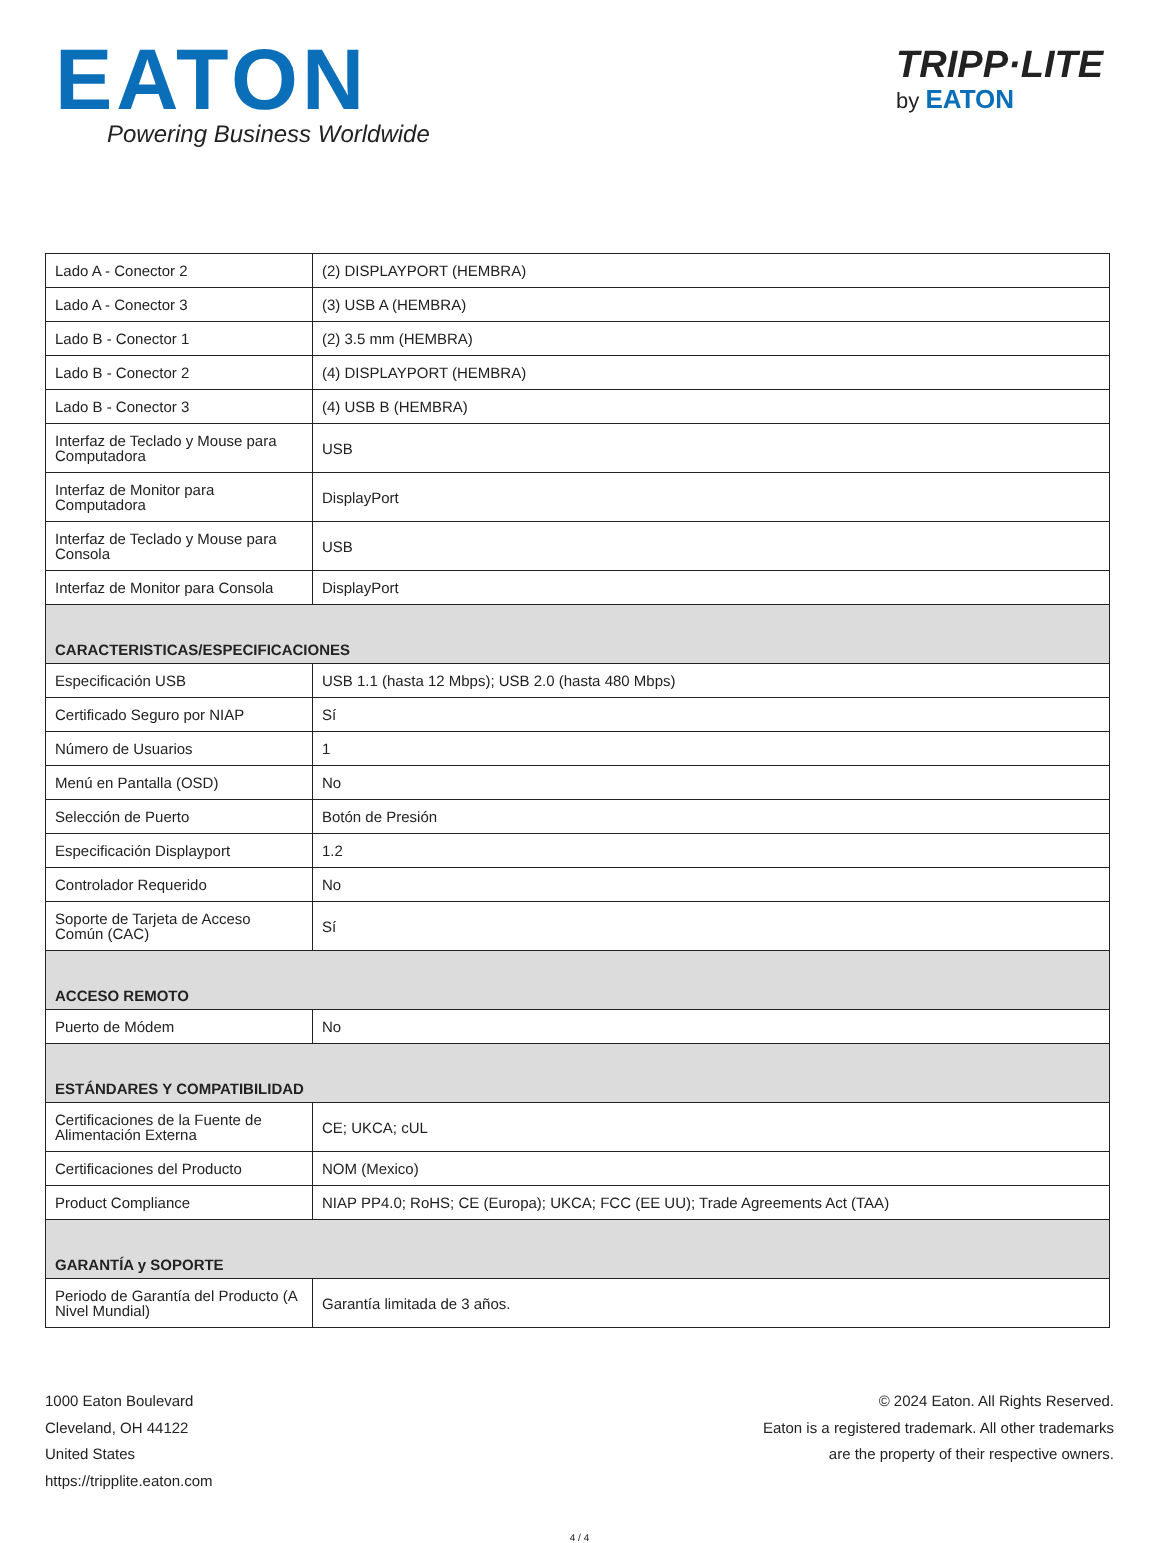EATON
Powering Business Worldwide
TRIPP·LITE
by EATON
| Lado A - Conector 2 | (2) DISPLAYPORT (HEMBRA) |
| Lado A - Conector 3 | (3) USB A (HEMBRA) |
| Lado B - Conector 1 | (2) 3.5 mm (HEMBRA) |
| Lado B - Conector 2 | (4) DISPLAYPORT (HEMBRA) |
| Lado B - Conector 3 | (4) USB B (HEMBRA) |
| Interfaz de Teclado y Mouse para Computadora | USB |
| Interfaz de Monitor para Computadora | DisplayPort |
| Interfaz de Teclado y Mouse para Consola | USB |
| Interfaz de Monitor para Consola | DisplayPort |
| CARACTERISTICAS/ESPECIFICACIONES | |
| Especificación USB | USB 1.1 (hasta 12 Mbps); USB 2.0 (hasta 480 Mbps) |
| Certificado Seguro por NIAP | Sí |
| Número de Usuarios | 1 |
| Menú en Pantalla (OSD) | No |
| Selección de Puerto | Botón de Presión |
| Especificación Displayport | 1.2 |
| Controlador Requerido | No |
| Soporte de Tarjeta de Acceso Común (CAC) | Sí |
| ACCESO REMOTO | |
| Puerto de Módem | No |
| ESTÁNDARES Y COMPATIBILIDAD | |
| Certificaciones de la Fuente de Alimentación Externa | CE; UKCA; cUL |
| Certificaciones del Producto | NOM (Mexico) |
| Product Compliance | NIAP PP4.0; RoHS; CE (Europa); UKCA; FCC (EE UU); Trade Agreements Act (TAA) |
| GARANTÍA y SOPORTE | |
| Periodo de Garantía del Producto (A Nivel Mundial) | Garantía limitada de 3 años. |
1000 Eaton Boulevard
Cleveland, OH 44122
United States
https://tripplite.eaton.com
© 2024 Eaton. All Rights Reserved.
Eaton is a registered trademark. All other trademarks
are the property of their respective owners.
4 / 4